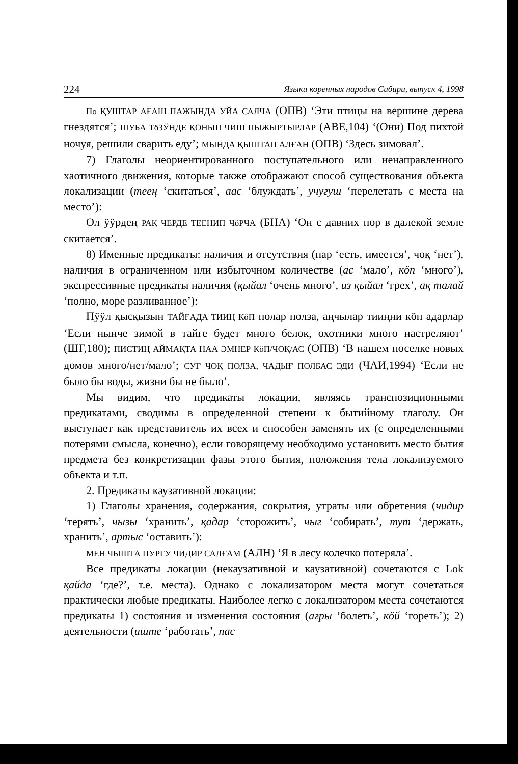224 Языки коренных народов Сибири, выпуск 4, 1998
По ҚУШТАР АҒАШ ПАЖЫНДА УЙА САЛЧА (ОПВ) ‘Эти птицы на вершине дерева гнездятся’; ШУБА ТӧЗӰНДЕ ҚОНЫП ЧИШ ПЫЖЫРТЫРЛАР (АВЕ,104) ‘(Они) Под пихтой ночуя, решили сварить еду’; МЫНДА ҚЫШТАП АЛҒАН (ОПВ) ‘Здесь зимовал’.
7) Глаголы неориентированного поступательного или ненаправленного хаотичного движения, которые также отображают способ существования объекта локализации (теең ‘скитаться’, аас ‘блуждать’, учуғуш ‘перелетать с места на место’):
Ол ӱӱрдең РАҚ ЧЕРДЕ ТЕЕНИП ЧӧРЧА (БНА) ‘Он с давних пор в далекой земле скитается’.
8) Именные предикаты: наличия и отсутствия (пар ‘есть, имеется’, чоқ ‘нет’), наличия в ограниченном или избыточном количестве (ас ‘мало’, кӧп ‘много’), экспрессивные предикаты наличия (қыйал ‘очень много’, из қыйал ‘грех’, ақ талай ‘полно, море разливанное’):
Пӱӱл қысқызын ТАЙҒАДА ТИИҢ КӧП полар полза, аңчылар тииңни кӧп адарлар ‘Если нынче зимой в тайге будет много белок, охотники много настреляют’ (ШГ,180); ПИСТИҢ АЙМАҚТА НАА ЭМНЕР КӧП/ЧОҚ/АС (ОПВ) ‘В нашем поселке новых домов много/нет/мало’; СУГ ЧОҚ ПОЛЗА, ЧАДЫҒ ПОЛБАС ЭДИ (ЧАИ,1994) ‘Если не было бы воды, жизни бы не было’.
Мы видим, что предикаты локации, являясь транспозиционными предикатами, сводимы в определенной степени к бытийному глаголу. Он выступает как представитель их всех и способен заменять их (с определенными потерями смысла, конечно), если говорящему необходимо установить место бытия предмета без конкретизации фазы этого бытия, положения тела локализуемого объекта и т.п.
2. Предикаты каузативной локации:
1) Глаголы хранения, содержания, сокрытия, утраты или обретения (чидир ‘терять’, чызы ‘хранить’, қадар ‘сторожить’, чыг ‘собирать’, тут ‘держать, хранить’, артыс ‘оставить’):
МЕН ЧЫШТА ПУРГУ ЧИДИР САЛҒАМ (АЛН) ‘Я в лесу колечко потеряла’.
Все предикаты локации (некаузативной и каузативной) сочетаются с Lok қайда ‘где?’, т.е. места). Однако с локализатором места могут сочетаться практически любые предикаты. Наиболее легко с локализатором места сочетаются предикаты 1) состояния и изменения состояния (ағры ‘болеть’, кӧй ‘гореть’); 2) деятельности (иште ‘работать’, пас